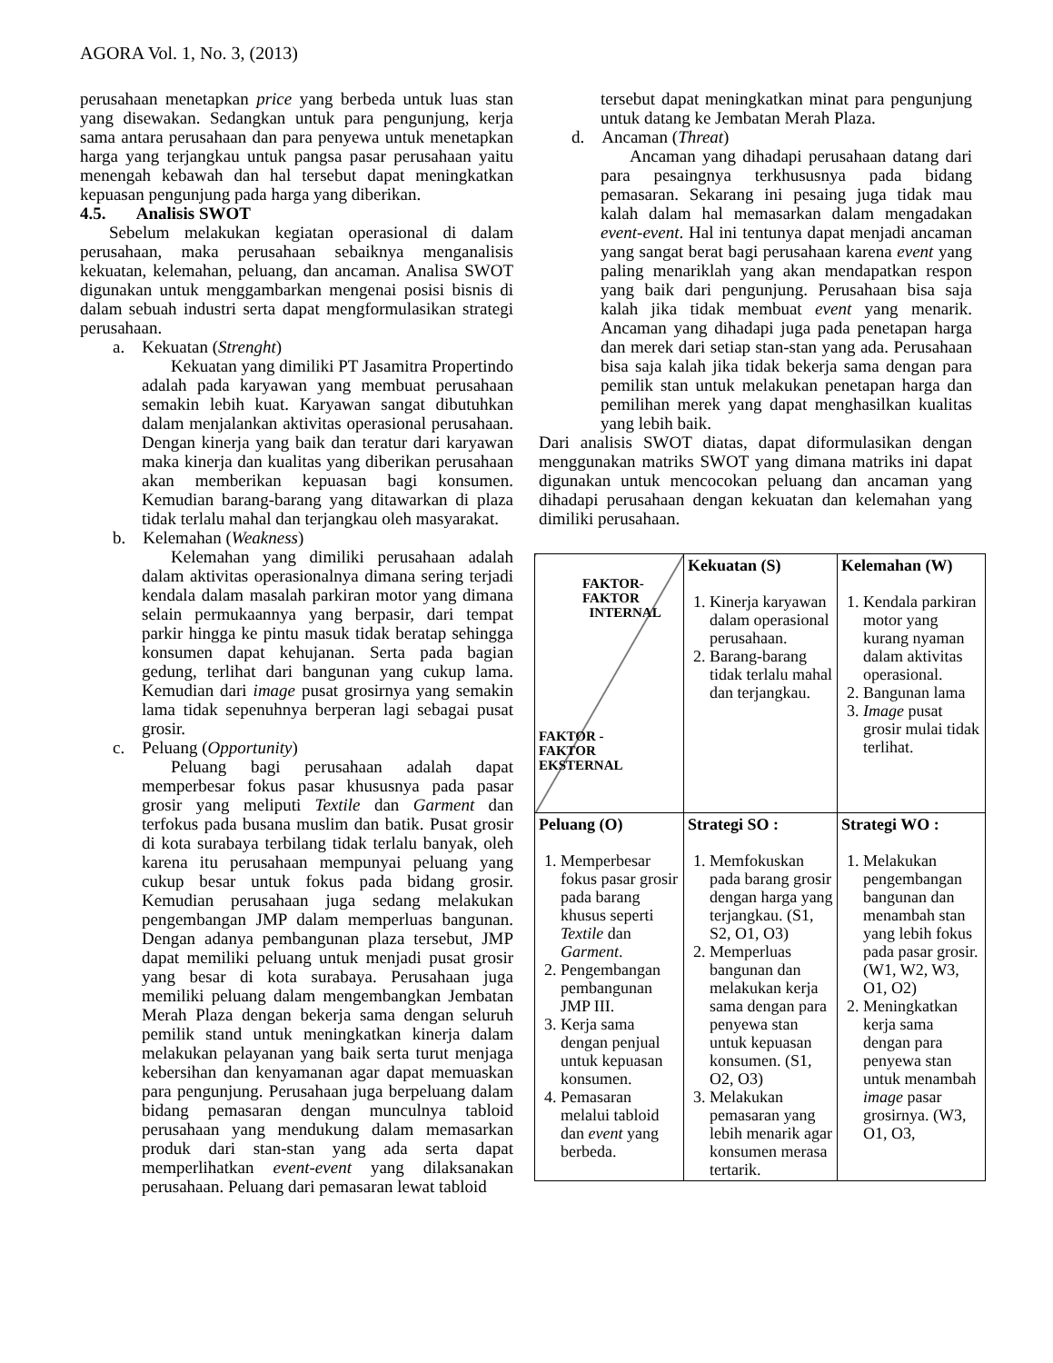AGORA Vol. 1, No. 3, (2013)
perusahaan menetapkan price yang berbeda untuk luas stan yang disewakan. Sedangkan untuk para pengunjung, kerja sama antara perusahaan dan para penyewa untuk menetapkan harga yang terjangkau untuk pangsa pasar perusahaan yaitu menengah kebawah dan hal tersebut dapat meningkatkan kepuasan pengunjung pada harga yang diberikan.
4.5. Analisis SWOT
Sebelum melakukan kegiatan operasional di dalam perusahaan, maka perusahaan sebaiknya menganalisis kekuatan, kelemahan, peluang, dan ancaman. Analisa SWOT digunakan untuk menggambarkan mengenai posisi bisnis di dalam sebuah industri serta dapat mengformulasikan strategi perusahaan.
a. Kekuatan (Strenght)
Kekuatan yang dimiliki PT Jasamitra Propertindo adalah pada karyawan yang membuat perusahaan semakin lebih kuat. Karyawan sangat dibutuhkan dalam menjalankan aktivitas operasional perusahaan. Dengan kinerja yang baik dan teratur dari karyawan maka kinerja dan kualitas yang diberikan perusahaan akan memberikan kepuasan bagi konsumen. Kemudian barang-barang yang ditawarkan di plaza tidak terlalu mahal dan terjangkau oleh masyarakat.
b. Kelemahan (Weakness)
Kelemahan yang dimiliki perusahaan adalah dalam aktivitas operasionalnya dimana sering terjadi kendala dalam masalah parkiran motor yang dimana selain permukaannya yang berpasir, dari tempat parkir hingga ke pintu masuk tidak beratap sehingga konsumen dapat kehujanan. Serta pada bagian gedung, terlihat dari bangunan yang cukup lama. Kemudian dari image pusat grosirnya yang semakin lama tidak sepenuhnya berperan lagi sebagai pusat grosir.
c. Peluang (Opportunity)
Peluang bagi perusahaan adalah dapat memperbesar fokus pasar khususnya pada pasar grosir yang meliputi Textile dan Garment dan terfokus pada busana muslim dan batik. Pusat grosir di kota surabaya terbilang tidak terlalu banyak, oleh karena itu perusahaan mempunyai peluang yang cukup besar untuk fokus pada bidang grosir. Kemudian perusahaan juga sedang melakukan pengembangan JMP dalam memperluas bangunan. Dengan adanya pembangunan plaza tersebut, JMP dapat memiliki peluang untuk menjadi pusat grosir yang besar di kota surabaya. Perusahaan juga memiliki peluang dalam mengembangkan Jembatan Merah Plaza dengan bekerja sama dengan seluruh pemilik stand untuk meningkatkan kinerja dalam melakukan pelayanan yang baik serta turut menjaga kebersihan dan kenyamanan agar dapat memuaskan para pengunjung. Perusahaan juga berpeluang dalam bidang pemasaran dengan munculnya tabloid perusahaan yang mendukung dalam memasarkan produk dari stan-stan yang ada serta dapat memperlihatkan event-event yang dilaksanakan perusahaan. Peluang dari pemasaran lewat tabloid
tersebut dapat meningkatkan minat para pengunjung untuk datang ke Jembatan Merah Plaza.
d. Ancaman (Threat)
Ancaman yang dihadapi perusahaan datang dari para pesaingnya terkhususnya pada bidang pemasaran. Sekarang ini pesaing juga tidak mau kalah dalam hal memasarkan dalam mengadakan event-event. Hal ini tentunya dapat menjadi ancaman yang sangat berat bagi perusahaan karena event yang paling menariklah yang akan mendapatkan respon yang baik dari pengunjung. Perusahaan bisa saja kalah jika tidak membuat event yang menarik. Ancaman yang dihadapi juga pada penetapan harga dan merek dari setiap stan-stan yang ada. Perusahaan bisa saja kalah jika tidak bekerja sama dengan para pemilik stan untuk melakukan penetapan harga dan pemilihan merek yang dapat menghasilkan kualitas yang lebih baik.
Dari analisis SWOT diatas, dapat diformulasikan dengan menggunakan matriks SWOT yang dimana matriks ini dapat digunakan untuk mencocokan peluang dan ancaman yang dihadapi perusahaan dengan kekuatan dan kelemahan yang dimiliki perusahaan.
| FAKTOR- FAKTOR INTERNAL FAKTOR - FAKTOR EKSTERNAL | Kekuatan (S) 1. Kinerja karyawan dalam operasional perusahaan. 2. Barang-barang tidak terlalu mahal dan terjangkau. | Kelemahan (W) 1. Kendala parkiran motor yang kurang nyaman dalam aktivitas operasional. 2. Bangunan lama 3. Image pusat grosir mulai tidak terlihat. |
| Peluang (O) 1. Memperbesar fokus pasar grosir pada barang khusus seperti Textile dan Garment . 2. Pengembangan pembangunan JMP III. 3. Kerja sama dengan penjual untuk kepuasan konsumen. 4. Pemasaran melalui tabloid dan event yang berbeda. | Strategi SO : 1. Memfokuskan pada barang grosir dengan harga yang terjangkau. (S1, S2, O1, O3) 2. Memperluas bangunan dan melakukan kerja sama dengan para penyewa stan untuk kepuasan konsumen. (S1, O2, O3) 3. Melakukan pemasaran yang lebih menarik agar konsumen merasa tertarik. | Strategi WO : 1. Melakukan pengembangan bangunan dan menambah stan yang lebih fokus pada pasar grosir. (W1, W2, W3, O1, O2) 2. Meningkatkan kerja sama dengan para penyewa stan untuk menambah image pasar grosirnya. (W3, O1, O3, |